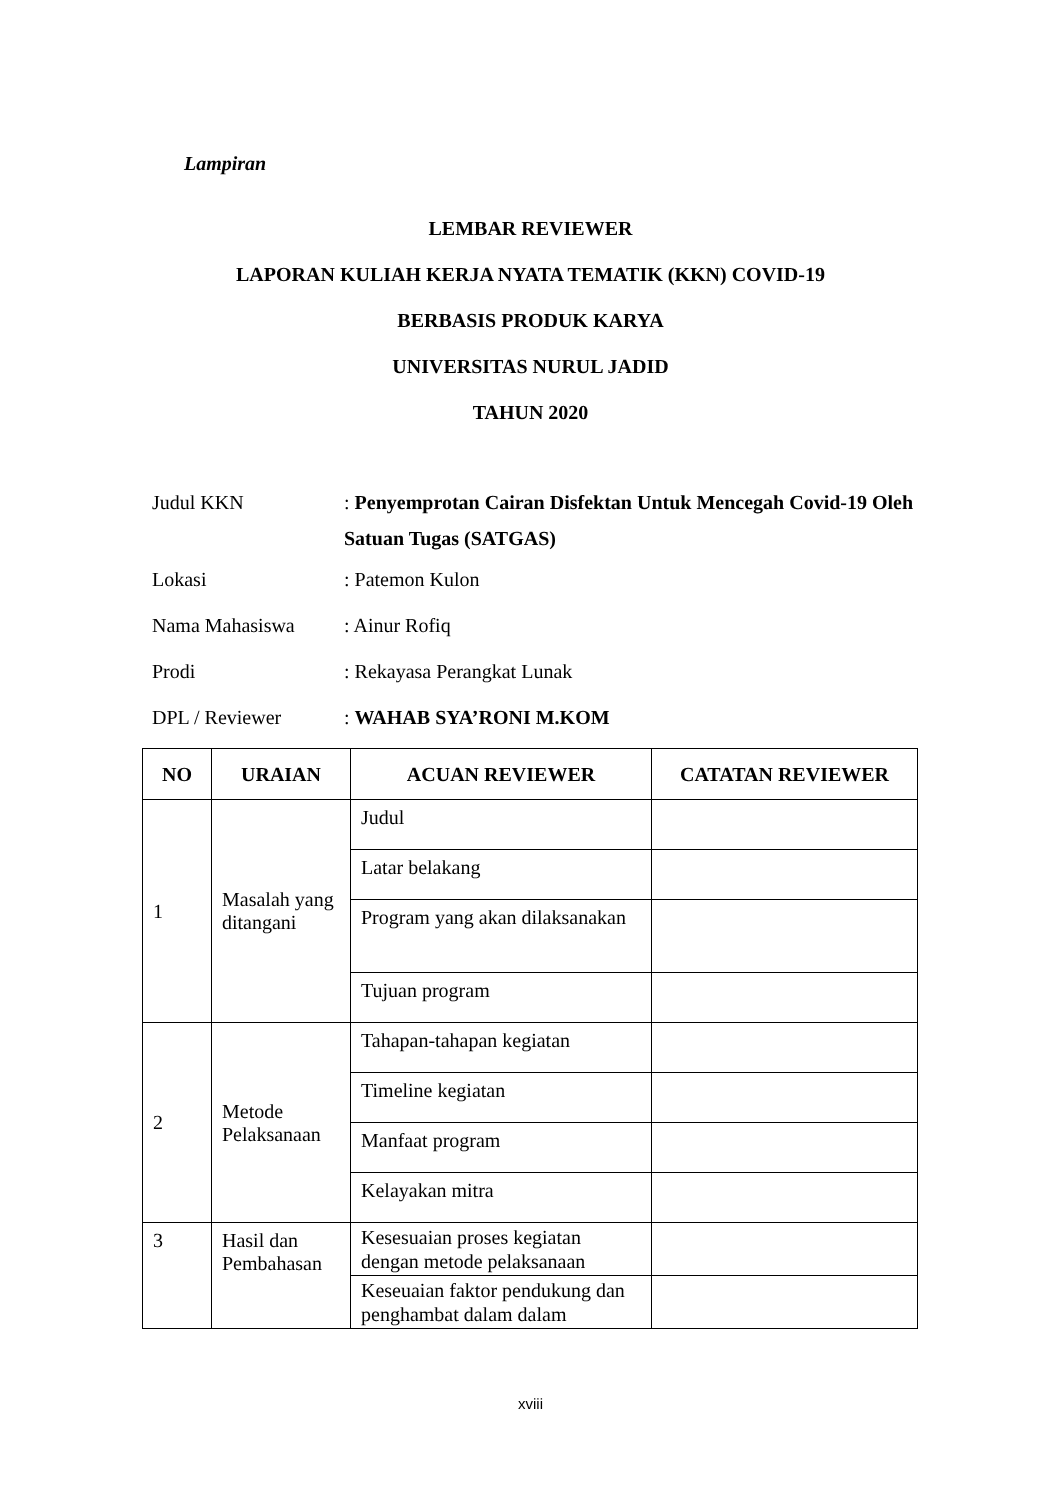Lampiran
LEMBAR REVIEWER
LAPORAN KULIAH KERJA NYATA TEMATIK (KKN) COVID-19
BERBASIS PRODUK KARYA
UNIVERSITAS NURUL JADID
TAHUN 2020
Judul KKN : Penyemprotan Cairan Disfektan Untuk Mencegah Covid-19 Oleh Satuan Tugas (SATGAS)
Lokasi : Patemon Kulon
Nama Mahasiswa : Ainur Rofiq
Prodi : Rekayasa Perangkat Lunak
DPL / Reviewer : WAHAB SYA’RONI M.KOM
| NO | URAIAN | ACUAN REVIEWER | CATATAN REVIEWER |
| --- | --- | --- | --- |
| 1 | Masalah yang ditangani | Judul | |
| | | Latar belakang | |
| | | Program yang akan dilaksanakan | |
| | | Tujuan program | |
| 2 | Metode Pelaksanaan | Tahapan-tahapan kegiatan | |
| | | Timeline kegiatan | |
| | | Manfaat program | |
| | | Kelayakan mitra | |
| 3 | Hasil dan Pembahasan | Kesesuaian proses kegiatan dengan metode pelaksanaan | |
| | | Keseuaian faktor pendukung dan penghambat dalam dalam | |
xviii